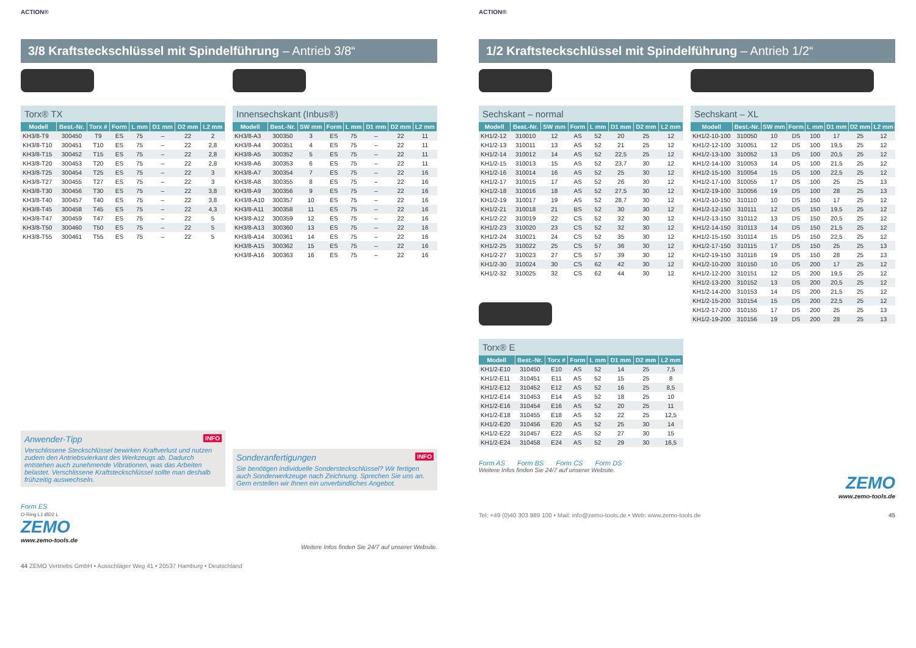ACTION®
3/8 Kraftsteckschlüssel mit Spindelführung – Antrieb 3/8“
Torx® TX
| Modell | Best.-Nr. | Torx # | Form | L mm | D1 mm | D2 mm | L2 mm |
| --- | --- | --- | --- | --- | --- | --- | --- |
| KH3/8-T9 | 300450 | T9 | ES | 75 | – | 22 | 2 |
| KH3/8-T10 | 300451 | T10 | ES | 75 | – | 22 | 2,8 |
| KH3/8-T15 | 300452 | T15 | ES | 75 | – | 22 | 2,8 |
| KH3/8-T20 | 300453 | T20 | ES | 75 | – | 22 | 2,8 |
| KH3/8-T25 | 300454 | T25 | ES | 75 | – | 22 | 3 |
| KH3/8-T27 | 300455 | T27 | ES | 75 | – | 22 | 3 |
| KH3/8-T30 | 300456 | T30 | ES | 75 | – | 22 | 3,8 |
| KH3/8-T40 | 300457 | T40 | ES | 75 | – | 22 | 3,8 |
| KH3/8-T45 | 300458 | T45 | ES | 75 | – | 22 | 4,3 |
| KH3/8-T47 | 300459 | T47 | ES | 75 | – | 22 | 5 |
| KH3/8-T50 | 300460 | T50 | ES | 75 | – | 22 | 5 |
| KH3/8-T55 | 300461 | T55 | ES | 75 | – | 22 | 5 |
Anwender-Tipp INFO
Verschlissene Steckschlüssel bewirken Kraftverlust und nutzen zudem den Antriebsvierkant des Werkzeugs ab. Dadurch entstehen auch zunehmende Vibrationen, was das Arbeiten belastet. Verschlissene Kraftsteckschlüssel sollte man deshalb frühzeitig auswechseln.
Innensechskant (Inbus®)
| Modell | Best.-Nr. | SW mm | Form | L mm | D1 mm | D2 mm | L2 mm |
| --- | --- | --- | --- | --- | --- | --- | --- |
| KH3/8-A3 | 300350 | 3 | ES | 75 | – | 22 | 11 |
| KH3/8-A4 | 300351 | 4 | ES | 75 | – | 22 | 11 |
| KH3/8-A5 | 300352 | 5 | ES | 75 | – | 22 | 11 |
| KH3/8-A6 | 300353 | 6 | ES | 75 | – | 22 | 11 |
| KH3/8-A7 | 300354 | 7 | ES | 75 | – | 22 | 16 |
| KH3/8-A8 | 300355 | 8 | ES | 75 | – | 22 | 16 |
| KH3/8-A9 | 300356 | 9 | ES | 75 | – | 22 | 16 |
| KH3/8-A10 | 300357 | 10 | ES | 75 | – | 22 | 16 |
| KH3/8-A11 | 300358 | 11 | ES | 75 | – | 22 | 16 |
| KH3/8-A12 | 300359 | 12 | ES | 75 | – | 22 | 16 |
| KH3/8-A13 | 300360 | 13 | ES | 75 | – | 22 | 16 |
| KH3/8-A14 | 300361 | 14 | ES | 75 | – | 22 | 16 |
| KH3/8-A15 | 300362 | 15 | ES | 75 | – | 22 | 16 |
| KH3/8-A16 | 300363 | 16 | ES | 75 | – | 22 | 16 |
Sonderanfertigungen INFO
Sie benötigen individuelle Sondersteckschlüssel? Wir fertigen auch Sonderwerkzeuge nach Zeichnung. Sprechen Sie uns an. Gern erstellen wir Ihnen ein unverbindliches Angebot.
Form ES
O-Ring L1 ØD2 L
ZEMO
www.zemo-tools.de
Weitere Infos finden Sie 24/7 auf unserer Website.
44 ZEMO Vertriebs GmbH • Ausschläger Weg 41 • 20537 Hamburg • Deutschland
ACTION®
1/2 Kraftsteckschlüssel mit Spindelführung – Antrieb 1/2“
Sechskant – normal
| Modell | Best.-Nr. | SW mm | Form | L mm | D1 mm | D2 mm | L2 mm |
| --- | --- | --- | --- | --- | --- | --- | --- |
| KH1/2-12 | 310010 | 12 | AS | 52 | 20 | 25 | 12 |
| KH1/2-13 | 310011 | 13 | AS | 52 | 21 | 25 | 12 |
| KH1/2-14 | 310012 | 14 | AS | 52 | 22,5 | 25 | 12 |
| KH1/2-15 | 310013 | 15 | AS | 52 | 23,7 | 30 | 12 |
| KH1/2-16 | 310014 | 16 | AS | 52 | 25 | 30 | 12 |
| KH1/2-17 | 310015 | 17 | AS | 52 | 26 | 30 | 12 |
| KH1/2-18 | 310016 | 18 | AS | 52 | 27,5 | 30 | 12 |
| KH1/2-19 | 310017 | 19 | AS | 52 | 28,7 | 30 | 12 |
| KH1/2-21 | 310018 | 21 | BS | 52 | 30 | 30 | 12 |
| KH1/2-22 | 310019 | 22 | CS | 52 | 32 | 30 | 12 |
| KH1/2-23 | 310020 | 23 | CS | 52 | 32 | 30 | 12 |
| KH1/2-24 | 310021 | 24 | CS | 52 | 35 | 30 | 12 |
| KH1/2-25 | 310022 | 25 | CS | 57 | 36 | 30 | 12 |
| KH1/2-27 | 310023 | 27 | CS | 57 | 39 | 30 | 12 |
| KH1/2-30 | 310024 | 30 | CS | 62 | 42 | 30 | 12 |
| KH1/2-32 | 310025 | 32 | CS | 62 | 44 | 30 | 12 |
Torx® E
| Modell | Best.-Nr. | Torx # | Form | L mm | D1 mm | D2 mm | L2 mm |
| --- | --- | --- | --- | --- | --- | --- | --- |
| KH1/2-E10 | 310450 | E10 | AS | 52 | 14 | 25 | 7,5 |
| KH1/2-E11 | 310451 | E11 | AS | 52 | 15 | 25 | 8 |
| KH1/2-E12 | 310452 | E12 | AS | 52 | 16 | 25 | 8,5 |
| KH1/2-E14 | 310453 | E14 | AS | 52 | 18 | 25 | 10 |
| KH1/2-E16 | 310454 | E16 | AS | 52 | 20 | 25 | 11 |
| KH1/2-E18 | 310455 | E18 | AS | 52 | 22 | 25 | 12,5 |
| KH1/2-E20 | 310456 | E20 | AS | 52 | 25 | 30 | 14 |
| KH1/2-E22 | 310457 | E22 | AS | 52 | 27 | 30 | 15 |
| KH1/2-E24 | 310458 | E24 | AS | 52 | 29 | 30 | 16,5 |
Sechskant – XL
| Modell | Best.-Nr. | SW mm | Form | L mm | D1 mm | D2 mm | L2 mm |
| --- | --- | --- | --- | --- | --- | --- | --- |
| KH1/2-10-100 | 310050 | 10 | DS | 100 | 17 | 25 | 12 |
| KH1/2-12-100 | 310051 | 12 | DS | 100 | 19,5 | 25 | 12 |
| KH1/2-13-100 | 310052 | 13 | DS | 100 | 20,5 | 25 | 12 |
| KH1/2-14-100 | 310053 | 14 | DS | 100 | 21,5 | 25 | 12 |
| KH1/2-15-100 | 310054 | 15 | DS | 100 | 22,5 | 25 | 12 |
| KH1/2-17-100 | 310055 | 17 | DS | 100 | 25 | 25 | 13 |
| KH1/2-19-100 | 310056 | 19 | DS | 100 | 28 | 25 | 13 |
| KH1/2-10-150 | 310110 | 10 | DS | 150 | 17 | 25 | 12 |
| KH1/2-12-150 | 310111 | 12 | DS | 150 | 19,5 | 25 | 12 |
| KH1/2-13-150 | 310112 | 13 | DS | 150 | 20,5 | 25 | 12 |
| KH1/2-14-150 | 310113 | 14 | DS | 150 | 21,5 | 25 | 12 |
| KH1/2-15-150 | 310114 | 15 | DS | 150 | 22,5 | 25 | 12 |
| KH1/2-17-150 | 310115 | 17 | DS | 150 | 25 | 25 | 13 |
| KH1/2-19-150 | 310116 | 19 | DS | 150 | 28 | 25 | 13 |
| KH1/2-10-200 | 310150 | 10 | DS | 200 | 17 | 25 | 12 |
| KH1/2-12-200 | 310151 | 12 | DS | 200 | 19,5 | 25 | 12 |
| KH1/2-13-200 | 310152 | 13 | DS | 200 | 20,5 | 25 | 12 |
| KH1/2-14-200 | 310153 | 14 | DS | 200 | 21,5 | 25 | 12 |
| KH1/2-15-200 | 310154 | 15 | DS | 200 | 22,5 | 25 | 12 |
| KH1/2-17-200 | 310155 | 17 | DS | 200 | 25 | 25 | 13 |
| KH1/2-19-200 | 310156 | 19 | DS | 200 | 28 | 25 | 13 |
Form AS Form BS Form CS Form DS
Weitere Infos finden Sie 24/7 auf unserer Website.
ZEMO
www.zemo-tools.de
Tel: +49 (0)40 303 989 100 • Mail: info@zemo-tools.de • Web: www.zemo-tools.de 45